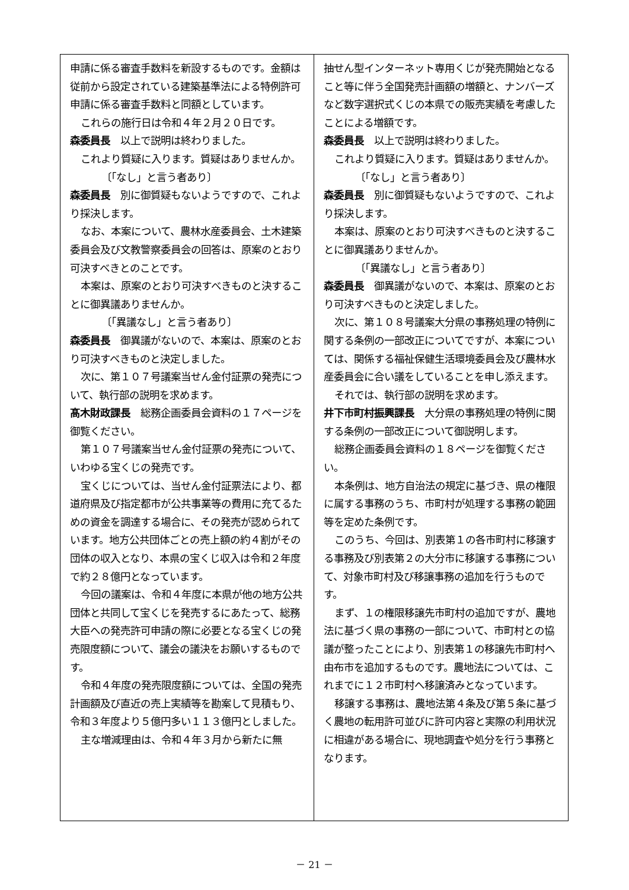申請に係る審査手数料を新設するものです。金額は従前から設定されている建築基準法による特例許可申請に係る審査手数料と同額としています。
これらの施行日は令和４年２月２０日です。
森委員長　以上で説明は終わりました。
これより質疑に入ります。質疑はありませんか。
〔「なし」と言う者あり〕
森委員長　別に御質疑もないようですので、これより採決します。
なお、本案について、農林水産委員会、土木建築委員会及び文教警察委員会の回答は、原案のとおり可決すべきとのことです。
本案は、原案のとおり可決すべきものと決することに御異議ありませんか。
〔「異議なし」と言う者あり〕
森委員長　御異議がないので、本案は、原案のとおり可決すべきものと決定しました。
次に、第１０７号議案当せん金付証票の発売について、執行部の説明を求めます。
髙木財政課長　総務企画委員会資料の１７ページを御覧ください。
第１０７号議案当せん金付証票の発売について、いわゆる宝くじの発売です。
宝くじについては、当せん金付証票法により、都道府県及び指定都市が公共事業等の費用に充てるための資金を調達する場合に、その発売が認められています。地方公共団体ごとの売上額の約４割がその団体の収入となり、本県の宝くじ収入は令和２年度で約２８億円となっています。
今回の議案は、令和４年度に本県が他の地方公共団体と共同して宝くじを発売するにあたって、総務大臣への発売許可申請の際に必要となる宝くじの発売限度額について、議会の議決をお願いするものです。
令和４年度の発売限度額については、全国の発売計画額及び直近の売上実績等を勘案して見積もり、令和３年度より５億円多い１１３億円としました。
主な増減理由は、令和４年３月から新たに無
抽せん型インターネット専用くじが発売開始となること等に伴う全国発売計画額の増額と、ナンバーズなど数字選択式くじの本県での販売実績を考慮したことによる増額です。
森委員長　以上で説明は終わりました。
これより質疑に入ります。質疑はありませんか。
〔「なし」と言う者あり〕
森委員長　別に御質疑もないようですので、これより採決します。
本案は、原案のとおり可決すべきものと決することに御異議ありませんか。
〔「異議なし」と言う者あり〕
森委員長　御異議がないので、本案は、原案のとおり可決すべきものと決定しました。
次に、第１０８号議案大分県の事務処理の特例に関する条例の一部改正についてですが、本案については、関係する福祉保健生活環境委員会及び農林水産委員会に合い議をしていることを申し添えます。
それでは、執行部の説明を求めます。
井下市町村振興課長　大分県の事務処理の特例に関する条例の一部改正について御説明します。
総務企画委員会資料の１８ページを御覧ください。
本条例は、地方自治法の規定に基づき、県の権限に属する事務のうち、市町村が処理する事務の範囲等を定めた条例です。
このうち、今回は、別表第１の各市町村に移譲する事務及び別表第２の大分市に移譲する事務について、対象市町村及び移譲事務の追加を行うものです。
まず、１の権限移譲先市町村の追加ですが、農地法に基づく県の事務の一部について、市町村との協議が整ったことにより、別表第１の移譲先市町村へ由布市を追加するものです。農地法については、これまでに１２市町村へ移譲済みとなっています。
移譲する事務は、農地法第４条及び第５条に基づく農地の転用許可並びに許可内容と実際の利用状況に相違がある場合に、現地調査や処分を行う事務となります。
－ 21 －